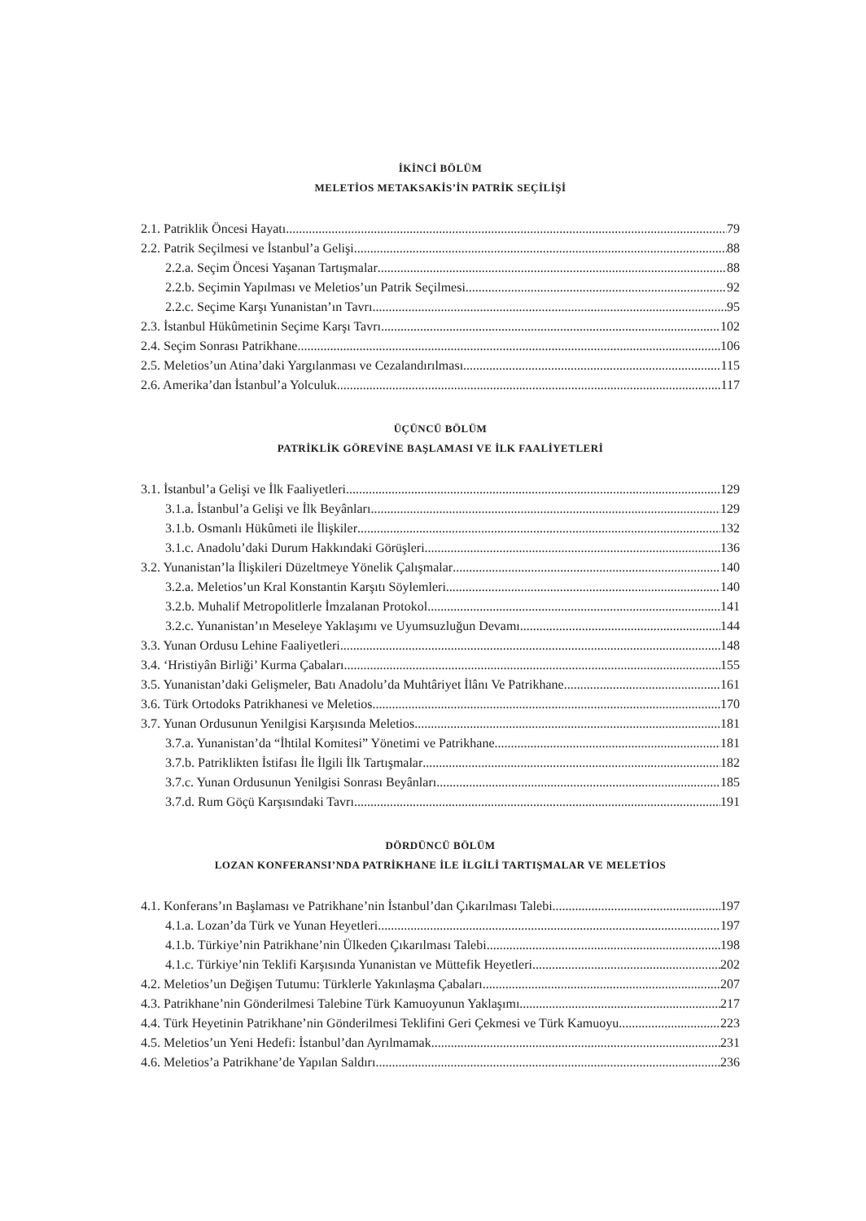İKİNCİ BÖLÜM
MELETİOS METAKSAKİS’İN PATRİK SEÇİLİŞİ
2.1. Patriklik Öncesi Hayatı 79
2.2. Patrik Seçilmesi ve İstanbul’a Gelişi 88
2.2.a. Seçim Öncesi Yaşanan Tartışmalar 88
2.2.b. Seçimin Yapılması ve Meletios’un Patrik Seçilmesi 92
2.2.c. Seçime Karşı Yunanistan’ın Tavrı 95
2.3. İstanbul Hükûmetinin Seçime Karşı Tavrı 102
2.4. Seçim Sonrası Patrikhane 106
2.5. Meletios’un Atina’daki Yargılanması ve Cezalandırılması 115
2.6. Amerika’dan İstanbul’a Yolculuk 117
ÜÇÜNCÜ BÖLÜM
PATRİKLİK GÖREVİNE BAŞLAMASI VE İLK FAALİYETLERİ
3.1. İstanbul’a Gelişi ve İlk Faaliyetleri 129
3.1.a. İstanbul’a Gelişi ve İlk Beyânları 129
3.1.b. Osmanlı Hükûmeti ile İlişkiler 132
3.1.c. Anadolu’daki Durum Hakkındaki Görüşleri 136
3.2. Yunanistan’la İlişkileri Düzeltmeye Yönelik Çalışmalar 140
3.2.a. Meletios’un Kral Konstantin Karşıtı Söylemleri 140
3.2.b. Muhalif Metropolitlerle İmzalanan Protokol 141
3.2.c. Yunanistan’ın Meseleye Yaklaşımı ve Uyumsuzluğun Devamı 144
3.3. Yunan Ordusu Lehine Faaliyetleri 148
3.4. ‘Hristiyân Birliği’ Kurma Çabaları 155
3.5. Yunanistan’daki Gelişmeler, Batı Anadolu’da Muhtâriyet İlânı Ve Patrikhane 161
3.6. Türk Ortodoks Patrikhanesi ve Meletios 170
3.7. Yunan Ordusunun Yenilgisi Karşısında Meletios 181
3.7.a. Yunanistan’da “İhtilal Komitesi” Yönetimi ve Patrikhane 181
3.7.b. Patriklikten İstifası İle İlgili İlk Tartışmalar 182
3.7.c. Yunan Ordusunun Yenilgisi Sonrası Beyânları 185
3.7.d. Rum Göçü Karşısındaki Tavrı 191
DÖRDÜNCÜ BÖLÜM
LOZAN KONFERANSI’NDA PATRİKHANE İLE İLGİLİ TARTIŞMALAR VE MELETİOS
4.1. Konferans’ın Başlaması ve Patrikhane’nin İstanbul’dan Çıkarılması Talebi 197
4.1.a. Lozan’da Türk ve Yunan Heyetleri 197
4.1.b. Türkiye’nin Patrikhane’nin Ülkeden Çıkarılması Talebi 198
4.1.c. Türkiye’nin Teklifi Karşısında Yunanistan ve Müttefik Heyetleri 202
4.2. Meletios’un Değişen Tutumu: Türklerle Yakınlaşma Çabaları 207
4.3. Patrikhane’nin Gönderilmesi Talebine Türk Kamuoyunun Yaklaşımı 217
4.4. Türk Heyetinin Patrikhane’nin Gönderilmesi Teklifini Geri Çekmesi ve Türk Kamuoyu 223
4.5. Meletios’un Yeni Hedefi: İstanbul’dan Ayrılmamak 231
4.6. Meletios’a Patrikhane’de Yapılan Saldırı 236